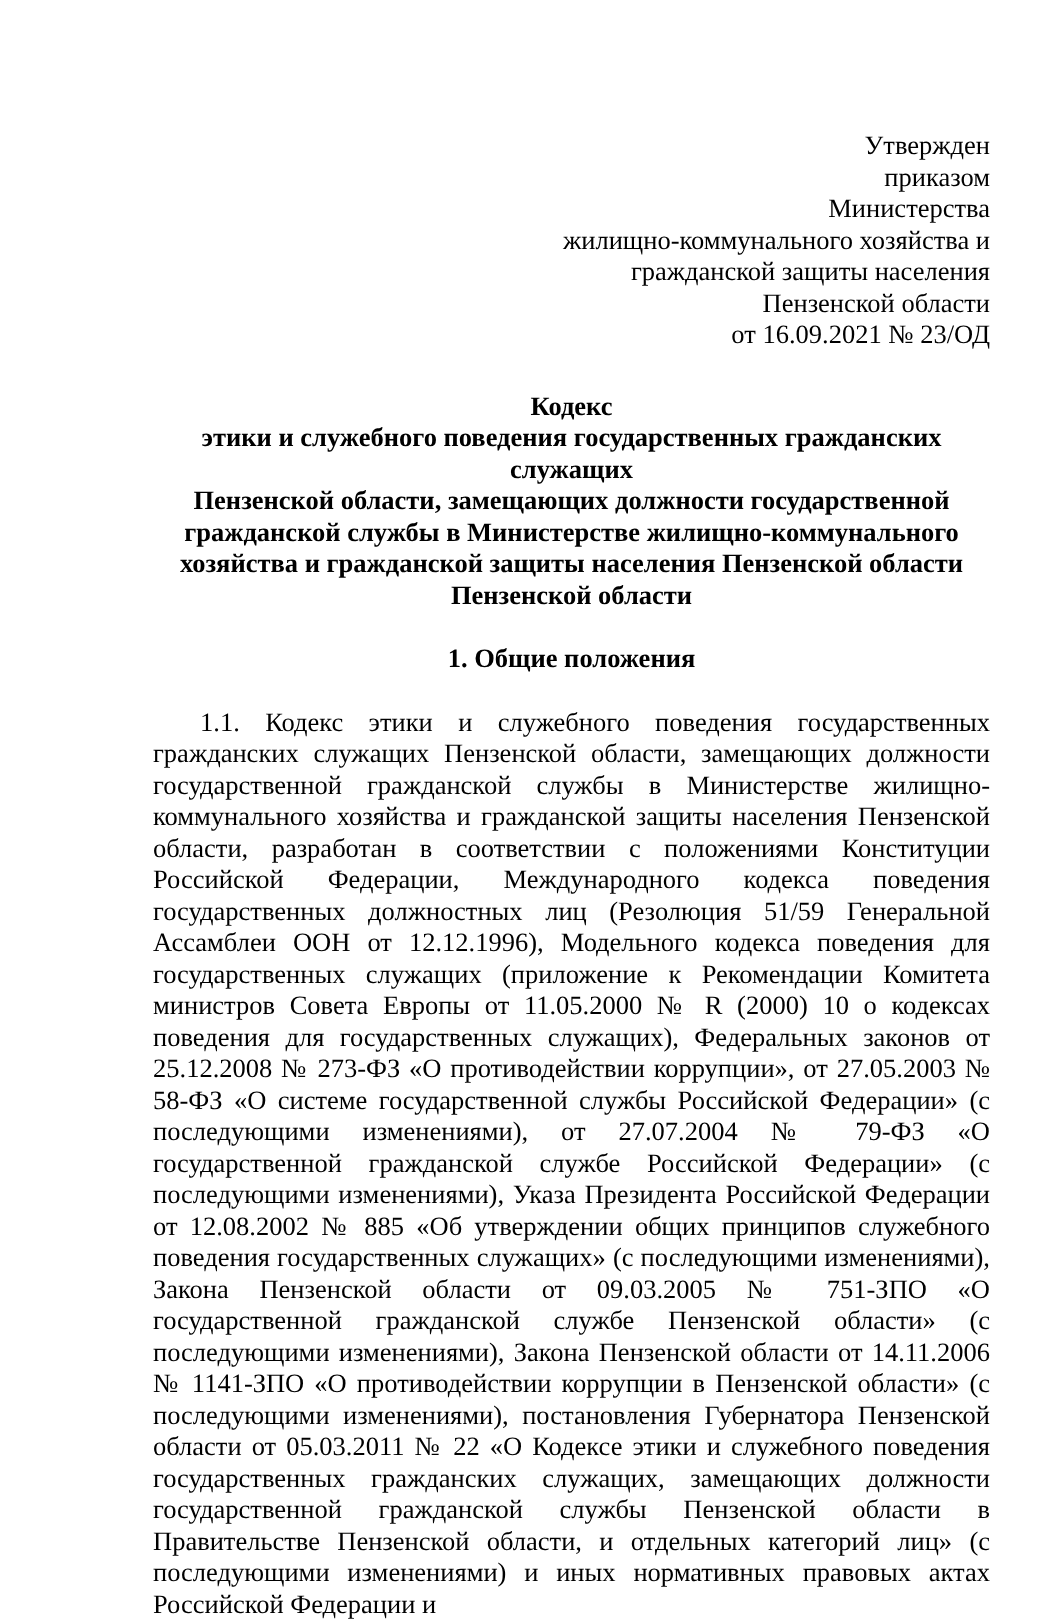Утвержден
приказом
Министерства
жилищно-коммунального хозяйства и
гражданской защиты населения
Пензенской области
от 16.09.2021 № 23/ОД
Кодекс
этики и служебного поведения государственных гражданских служащих
Пензенской области, замещающих должности государственной
гражданской службы в Министерстве жилищно-коммунального
хозяйства и гражданской защиты населения Пензенской области
Пензенской области
1. Общие положения
1.1. Кодекс этики и служебного поведения государственных гражданских служащих Пензенской области, замещающих должности государственной гражданской службы в Министерстве жилищно-коммунального хозяйства и гражданской защиты населения Пензенской области, разработан в соответствии с положениями Конституции Российской Федерации, Международного кодекса поведения государственных должностных лиц (Резолюция 51/59 Генеральной Ассамблеи ООН от 12.12.1996), Модельного кодекса поведения для государственных служащих (приложение к Рекомендации Комитета министров Совета Европы от 11.05.2000 № R (2000) 10 о кодексах поведения для государственных служащих), Федеральных законов от 25.12.2008 № 273-ФЗ «О противодействии коррупции», от 27.05.2003 № 58-ФЗ «О системе государственной службы Российской Федерации» (с последующими изменениями), от 27.07.2004 № 79-ФЗ «О государственной гражданской службе Российской Федерации» (с последующими изменениями), Указа Президента Российской Федерации от 12.08.2002 № 885 «Об утверждении общих принципов служебного поведения государственных служащих» (с последующими изменениями), Закона Пензенской области от 09.03.2005 № 751-ЗПО «О государственной гражданской службе Пензенской области» (с последующими изменениями), Закона Пензенской области от 14.11.2006 № 1141-ЗПО «О противодействии коррупции в Пензенской области» (с последующими изменениями), постановления Губернатора Пензенской области от 05.03.2011 № 22 «О Кодексе этики и служебного поведения государственных гражданских служащих, замещающих должности государственной гражданской службы Пензенской области в Правительстве Пензенской области, и отдельных категорий лиц» (с последующими изменениями) и иных нормативных правовых актах Российской Федерации и